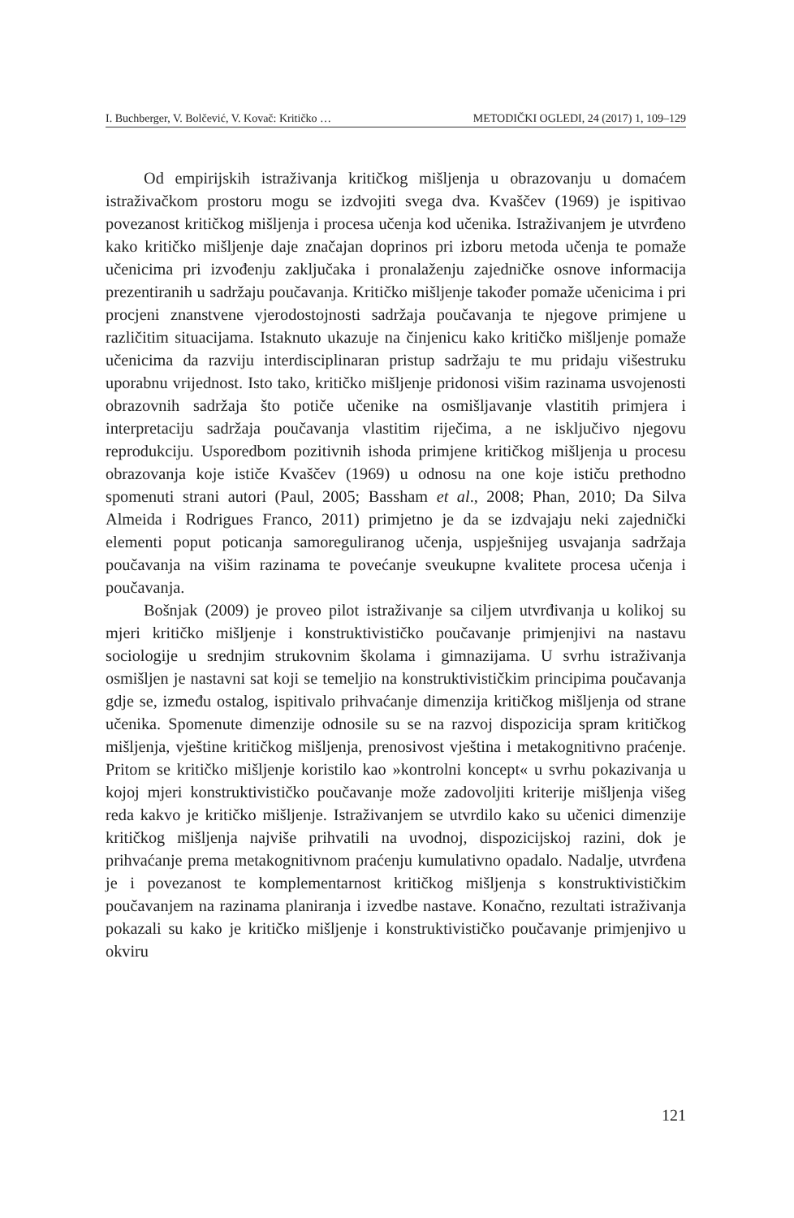I. Buchberger, V. Bolčević, V. Kovač: Kritičko … METODIČKI OGLEDI, 24 (2017) 1, 109–129
Od empirijskih istraživanja kritičkog mišljenja u obrazovanju u domaćem istraživačkom prostoru mogu se izdvojiti svega dva. Kvaščev (1969) je ispitivao povezanost kritičkog mišljenja i procesa učenja kod učenika. Istraživanjem je utvrđeno kako kritičko mišljenje daje značajan doprinos pri izboru metoda učenja te pomaže učenicima pri izvođenju zaključaka i pronalaženju zajedničke osnove informacija prezentiranih u sadržaju poučavanja. Kritičko mišljenje također pomaže učenicima i pri procjeni znanstvene vjerodostojnosti sadržaja poučavanja te njegove primjene u različitim situacijama. Istaknuto ukazuje na činjenicu kako kritičko mišljenje pomaže učenicima da razviju interdisciplinaran pristup sadržaju te mu pridaju višestruku uporabnu vrijednost. Isto tako, kritičko mišljenje pridonosi višim razinama usvojenosti obrazovnih sadržaja što potiče učenike na osmišljavanje vlastitih primjera i interpretaciju sadržaja poučavanja vlastitim riječima, a ne isključivo njegovu reprodukciju. Usporedbom pozitivnih ishoda primjene kritičkog mišljenja u procesu obrazovanja koje ističe Kvaščev (1969) u odnosu na one koje ističu prethodno spomenuti strani autori (Paul, 2005; Bassham et al., 2008; Phan, 2010; Da Silva Almeida i Rodrigues Franco, 2011) primjetno je da se izdvajaju neki zajednički elementi poput poticanja samoreguliranog učenja, uspješnijeg usvajanja sadržaja poučavanja na višim razinama te povećanje sveukupne kvalitete procesa učenja i poučavanja.
Bošnjak (2009) je proveo pilot istraživanje sa ciljem utvrđivanja u kolikoj su mjeri kritičko mišljenje i konstruktivističko poučavanje primjenjivi na nastavu sociologije u srednjim strukovnim školama i gimnazijama. U svrhu istraživanja osmišljen je nastavni sat koji se temeljio na konstruktivističkim principima poučavanja gdje se, između ostalog, ispitivalo prihvaćanje dimenzija kritičkog mišljenja od strane učenika. Spomenute dimenzije odnosile su se na razvoj dispozicija spram kritičkog mišljenja, vještine kritičkog mišljenja, prenosivost vještina i metakognitivno praćenje. Pritom se kritičko mišljenje koristilo kao »kontrolni koncept« u svrhu pokazivanja u kojoj mjeri konstruktivističko poučavanje može zadovoljiti kriterije mišljenja višeg reda kakvo je kritičko mišljenje. Istraživanjem se utvrdilo kako su učenici dimenzije kritičkog mišljenja najviše prihvatili na uvodnoj, dispozicijskoj razini, dok je prihvaćanje prema metakognitivnom praćenju kumulativno opadalo. Nadalje, utvrđena je i povezanost te komplementarnost kritičkog mišljenja s konstruktivističkim poučavanjem na razinama planiranja i izvedbe nastave. Konačno, rezultati istraživanja pokazali su kako je kritičko mišljenje i konstruktivističko poučavanje primjenjivo u okviru
121